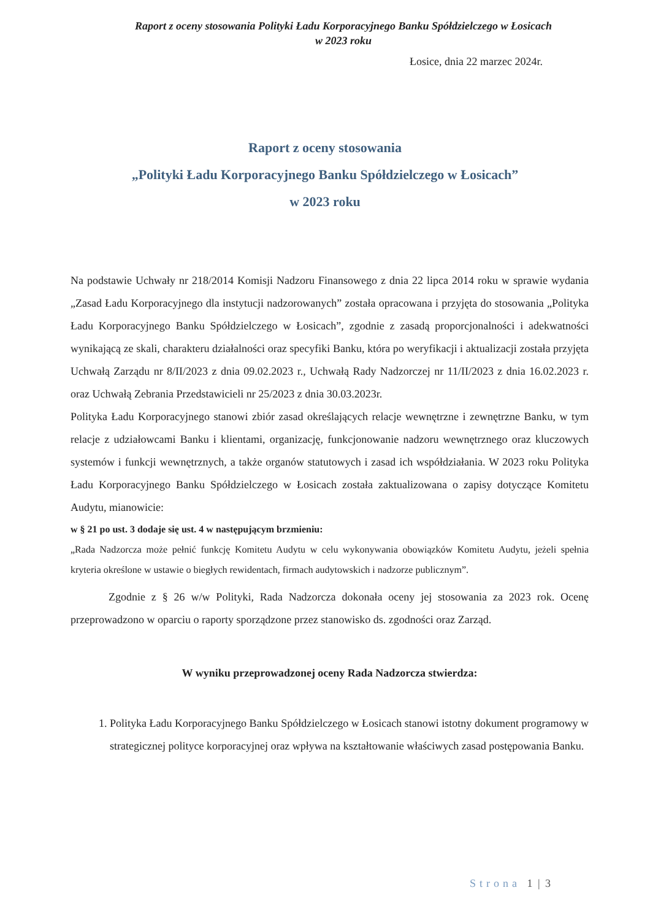Raport z oceny stosowania Polityki Ładu Korporacyjnego Banku Spółdzielczego w Łosicach
w 2023 roku
Łosice, dnia 22 marzec 2024r.
Raport z oceny stosowania
„Polityki Ładu Korporacyjnego Banku Spółdzielczego w Łosicach”
w 2023 roku
Na podstawie Uchwały nr 218/2014 Komisji Nadzoru Finansowego z dnia 22 lipca 2014 roku w sprawie wydania „Zasad Ładu Korporacyjnego dla instytucji nadzorowanych” została opracowana i przyjęta do stosowania „Polityka Ładu Korporacyjnego Banku Spółdzielczego w Łosicach”, zgodnie z zasadą proporcjonalności i adekwatności wynikającą ze skali, charakteru działalności oraz specyfiki Banku, która po weryfikacji i aktualizacji została przyjęta Uchwałą Zarządu nr 8/II/2023 z dnia 09.02.2023 r., Uchwałą Rady Nadzorczej nr 11/II/2023 z dnia 16.02.2023 r. oraz Uchwałą Zebrania Przedstawicieli nr 25/2023 z dnia 30.03.2023r.
Polityka Ładu Korporacyjnego stanowi zbiór zasad określających relacje wewnętrzne i zewnętrzne Banku, w tym relacje z udziałowcami Banku i klientami, organizację, funkcjonowanie nadzoru wewnętrznego oraz kluczowych systemów i funkcji wewnętrznych, a także organów statutowych i zasad ich współdziałania. W 2023 roku Polityka Ładu Korporacyjnego Banku Spółdzielczego w Łosicach została zaktualizowana o zapisy dotyczące Komitetu Audytu, mianowicie:
w § 21 po ust. 3 dodaje się ust. 4 w następującym brzmieniu:
„Rada Nadzorcza może pełnić funkcję Komitetu Audytu w celu wykonywania obowiązków Komitetu Audytu, jeżeli spełnia kryteria określone w ustawie o biegłych rewidentach, firmach audytowskich i nadzorze publicznym”.
Zgodnie z § 26 w/w Polityki, Rada Nadzorcza dokonała oceny jej stosowania za 2023 rok. Ocenę przeprowadzono w oparciu o raporty sporządzone przez stanowisko ds. zgodności oraz Zarząd.
W wyniku przeprowadzonej oceny Rada Nadzorcza stwierdza:
1. Polityka Ładu Korporacyjnego Banku Spółdzielczego w Łosicach stanowi istotny dokument programowy w strategicznej polityce korporacyjnej oraz wpływa na kształtowanie właściwych zasad postępowania Banku.
Strona 1 | 3